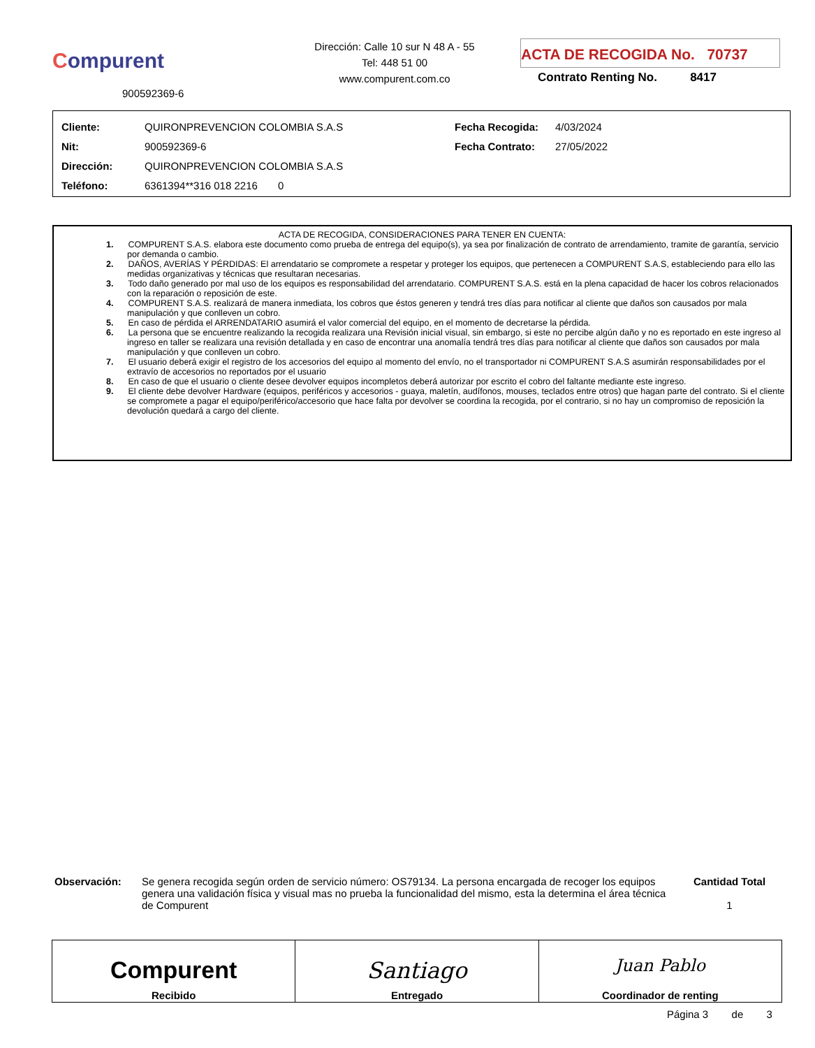Compurent
Dirección: Calle 10 sur N 48 A - 55
Tel: 448 51 00
www.compurent.com.co
ACTA DE RECOGIDA No. 70737
Contrato Renting No. 8417
900592369-6
| Cliente: | QUIRONPREVENCION COLOMBIA S.A.S | Fecha Recogida: | 4/03/2024 |
| Nit: | 900592369-6 | Fecha Contrato: | 27/05/2022 |
| Dirección: | QUIRONPREVENCION COLOMBIA S.A.S | | |
| Teléfono: | 6361394**316 018 2216 0 | | |
ACTA DE RECOGIDA, CONSIDERACIONES PARA TENER EN CUENTA:
1. COMPURENT S.A.S. elabora este documento como prueba de entrega del equipo(s), ya sea por finalización de contrato de arrendamiento, tramite de garantía, servicio por demanda o cambio.
2. DAÑOS, AVERÍAS Y PÉRDIDAS: El arrendatario se compromete a respetar y proteger los equipos, que pertenecen a COMPURENT S.A.S, estableciendo para ello las medidas organizativas y técnicas que resultaran necesarias.
3. Todo daño generado por mal uso de los equipos es responsabilidad del arrendatario. COMPURENT S.A.S. está en la plena capacidad de hacer los cobros relacionados con la reparación o reposición de este.
4. COMPURENT S.A.S. realizará de manera inmediata, los cobros que éstos generen y tendrá tres días para notificar al cliente que daños son causados por mala manipulación y que conlleven un cobro.
5. En caso de pérdida el ARRENDATARIO asumirá el valor comercial del equipo, en el momento de decretarse la pérdida.
6. La persona que se encuentre realizando la recogida realizara una Revisión inicial visual, sin embargo, si este no percibe algún daño y no es reportado en este ingreso al ingreso en taller se realizara una revisión detallada y en caso de encontrar una anomalía tendrá tres días para notificar al cliente que daños son causados por mala manipulación y que conlleven un cobro.
7. El usuario deberá exigir el registro de los accesorios del equipo al momento del envío, no el transportador ni COMPURENT S.A.S asumirán responsabilidades por el extravío de accesorios no reportados por el usuario
8. En caso de que el usuario o cliente desee devolver equipos incompletos deberá autorizar por escrito el cobro del faltante mediante este ingreso.
9. El cliente debe devolver Hardware (equipos, periféricos y accesorios - guaya, maletín, audífonos, mouses, teclados entre otros) que hagan parte del contrato. Si el cliente se compromete a pagar el equipo/periférico/accesorio que hace falta por devolver se coordina la recogida, por el contrario, si no hay un compromiso de reposición la devolución quedará a cargo del cliente.
Observación: Se genera recogida según orden de servicio número: OS79134. La persona encargada de recoger los equipos genera una validación física y visual mas no prueba la funcionalidad del mismo, esta la determina el área técnica de Compurent
Cantidad Total
1
| Compurent Recibido | Santiago Entregado | Juan Pablo Coordinador de renting |
Página 3 de 3